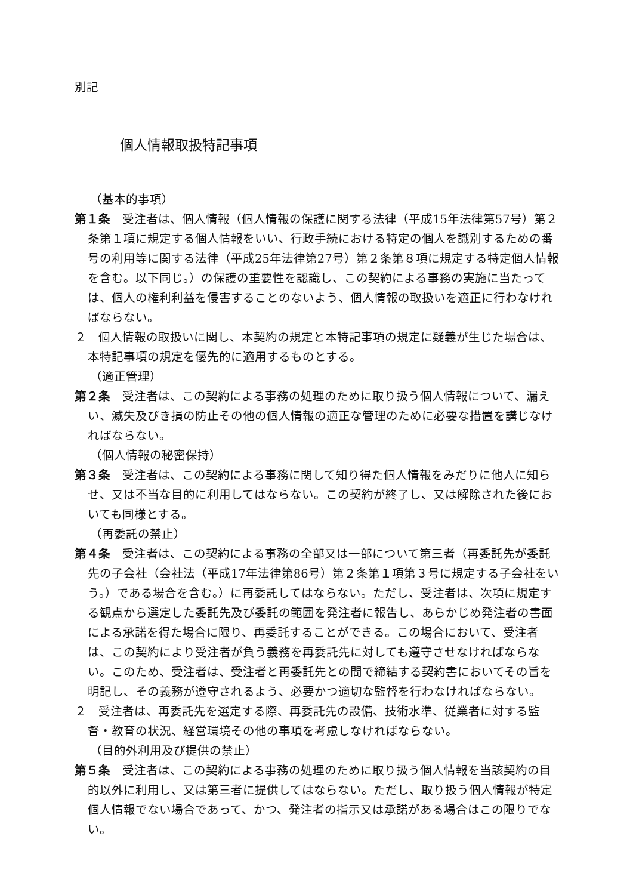別記
個人情報取扱特記事項
（基本的事項）
第１条　受注者は、個人情報（個人情報の保護に関する法律（平成15年法律第57号）第２条第１項に規定する個人情報をいい、行政手続における特定の個人を識別するための番号の利用等に関する法律（平成25年法律第27号）第２条第８項に規定する特定個人情報を含む。以下同じ。）の保護の重要性を認識し、この契約による事務の実施に当たっては、個人の権利利益を侵害することのないよう、個人情報の取扱いを適正に行わなければならない。
２　個人情報の取扱いに関し、本契約の規定と本特記事項の規定に疑義が生じた場合は、本特記事項の規定を優先的に適用するものとする。
（適正管理）
第２条　受注者は、この契約による事務の処理のために取り扱う個人情報について、漏えい、滅失及びき損の防止その他の個人情報の適正な管理のために必要な措置を講じなければならない。
（個人情報の秘密保持）
第３条　受注者は、この契約による事務に関して知り得た個人情報をみだりに他人に知らせ、又は不当な目的に利用してはならない。この契約が終了し、又は解除された後においても同様とする。
（再委託の禁止）
第４条　受注者は、この契約による事務の全部又は一部について第三者（再委託先が委託先の子会社（会社法（平成17年法律第86号）第２条第１項第３号に規定する子会社をいう。）である場合を含む。）に再委託してはならない。ただし、受注者は、次項に規定する観点から選定した委託先及び委託の範囲を発注者に報告し、あらかじめ発注者の書面による承諾を得た場合に限り、再委託することができる。この場合において、受注者は、この契約により受注者が負う義務を再委託先に対しても遵守させなければならない。このため、受注者は、受注者と再委託先との間で締結する契約書においてその旨を明記し、その義務が遵守されるよう、必要かつ適切な監督を行わなければならない。
２　受注者は、再委託先を選定する際、再委託先の設備、技術水準、従業者に対する監督・教育の状況、経営環境その他の事項を考慮しなければならない。
（目的外利用及び提供の禁止）
第５条　受注者は、この契約による事務の処理のために取り扱う個人情報を当該契約の目的以外に利用し、又は第三者に提供してはならない。ただし、取り扱う個人情報が特定個人情報でない場合であって、かつ、発注者の指示又は承諾がある場合はこの限りでない。